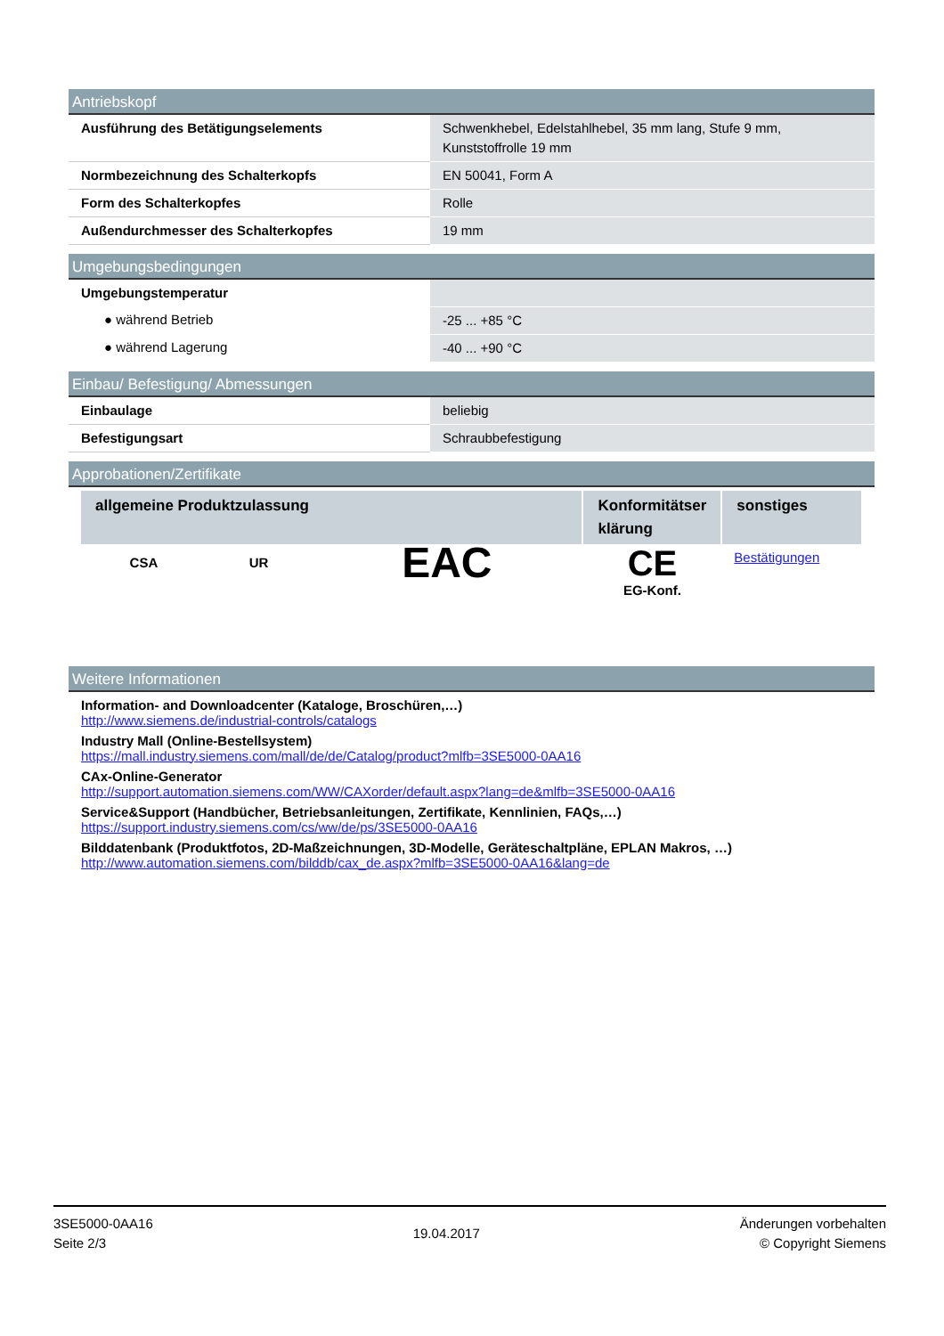Antriebskopf
| Ausführung des Betätigungselements | Schwenkhebel, Edelstahlhebel, 35 mm lang, Stufe 9 mm, Kunststoffrolle 19 mm |
| Normbezeichnung des Schalterkopfs | EN 50041, Form A |
| Form des Schalterkopfes | Rolle |
| Außendurchmesser des Schalterkopfes | 19 mm |
Umgebungsbedingungen
| Umgebungstemperatur | |
| ● während Betrieb | -25 ... +85 °C |
| ● während Lagerung | -40 ... +90 °C |
Einbau/ Befestigung/ Abmessungen
| Einbaulage | beliebig |
| Befestigungsart | Schraubbefestigung |
Approbationen/Zertifikate
| allgemeine Produktzulassung | | | Konformitätser klärung | sonstiges |
| --- | --- | --- | --- | --- |
| CSA | UR | EAC | CE EG-Konf. | Bestätigungen |
Weitere Informationen
Information- and Downloadcenter (Kataloge, Broschüren,…)
http://www.siemens.de/industrial-controls/catalogs
Industry Mall (Online-Bestellsystem)
https://mall.industry.siemens.com/mall/de/de/Catalog/product?mlfb=3SE5000-0AA16
CAx-Online-Generator
http://support.automation.siemens.com/WW/CAXorder/default.aspx?lang=de&mlfb=3SE5000-0AA16
Service&Support (Handbücher, Betriebsanleitungen, Zertifikate, Kennlinien, FAQs,…)
https://support.industry.siemens.com/cs/ww/de/ps/3SE5000-0AA16
Bilddatenbank (Produktfotos, 2D-Maßzeichnungen, 3D-Modelle, Geräteschaltpläne, EPLAN Makros, …)
http://www.automation.siemens.com/bilddb/cax_de.aspx?mlfb=3SE5000-0AA16&lang=de
3SE5000-0AA16
Seite 2/3
19.04.2017
Änderungen vorbehalten
© Copyright Siemens